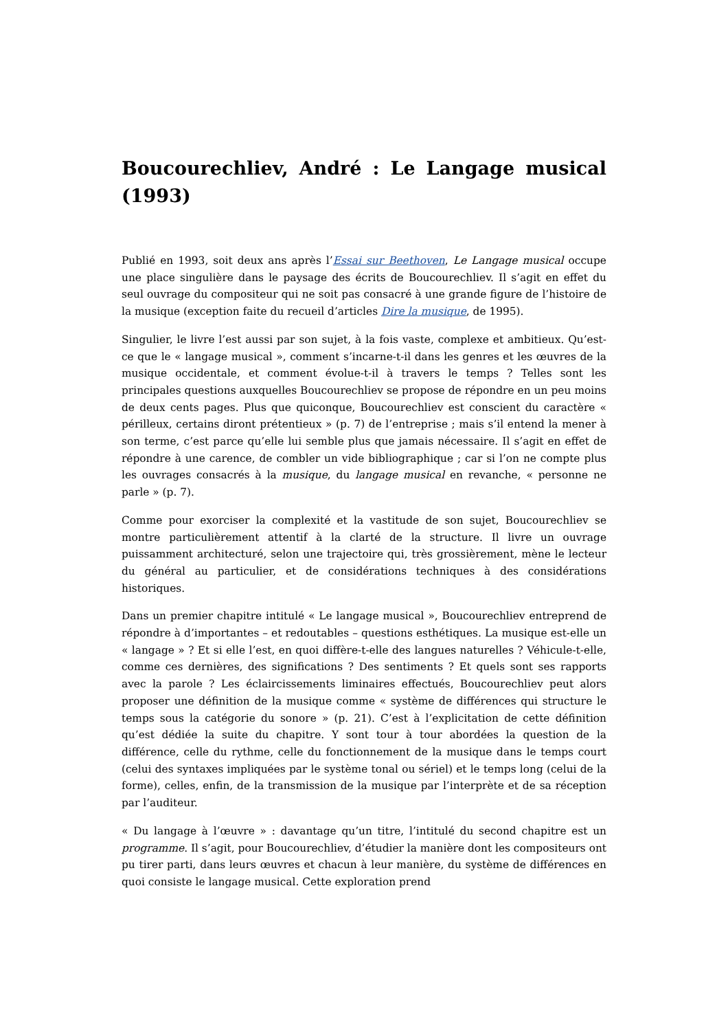Boucourechliev, André : Le Langage musical (1993)
Publié en 1993, soit deux ans après l’Essai sur Beethoven, Le Langage musical occupe une place singulière dans le paysage des écrits de Boucourechliev. Il s’agit en effet du seul ouvrage du compositeur qui ne soit pas consacré à une grande figure de l’histoire de la musique (exception faite du recueil d’articles Dire la musique, de 1995).
Singulier, le livre l’est aussi par son sujet, à la fois vaste, complexe et ambitieux. Qu’est-ce que le « langage musical », comment s’incarne-t-il dans les genres et les œuvres de la musique occidentale, et comment évolue-t-il à travers le temps ? Telles sont les principales questions auxquelles Boucourechliev se propose de répondre en un peu moins de deux cents pages. Plus que quiconque, Boucourechliev est conscient du caractère « périlleux, certains diront prétentieux » (p. 7) de l’entreprise ; mais s’il entend la mener à son terme, c’est parce qu’elle lui semble plus que jamais nécessaire. Il s’agit en effet de répondre à une carence, de combler un vide bibliographique ; car si l’on ne compte plus les ouvrages consacrés à la musique, du langage musical en revanche, « personne ne parle » (p. 7).
Comme pour exorciser la complexité et la vastitude de son sujet, Boucourechliev se montre particulièrement attentif à la clarté de la structure. Il livre un ouvrage puissamment architecturé, selon une trajectoire qui, très grossièrement, mène le lecteur du général au particulier, et de considérations techniques à des considérations historiques.
Dans un premier chapitre intitulé « Le langage musical », Boucourechliev entreprend de répondre à d’importantes – et redoutables – questions esthétiques. La musique est-elle un « langage » ? Et si elle l’est, en quoi diffère-t-elle des langues naturelles ? Véhicule-t-elle, comme ces dernières, des significations ? Des sentiments ? Et quels sont ses rapports avec la parole ? Les éclaircissements liminaires effectués, Boucourechliev peut alors proposer une définition de la musique comme « système de différences qui structure le temps sous la catégorie du sonore » (p. 21). C’est à l’explicitation de cette définition qu’est dédiée la suite du chapitre. Y sont tour à tour abordées la question de la différence, celle du rythme, celle du fonctionnement de la musique dans le temps court (celui des syntaxes impliquées par le système tonal ou sériel) et le temps long (celui de la forme), celles, enfin, de la transmission de la musique par l’interprète et de sa réception par l’auditeur.
« Du langage à l’œuvre » : davantage qu’un titre, l’intitulé du second chapitre est un programme. Il s’agit, pour Boucourechliev, d’étudier la manière dont les compositeurs ont pu tirer parti, dans leurs œuvres et chacun à leur manière, du système de différences en quoi consiste le langage musical. Cette exploration prend